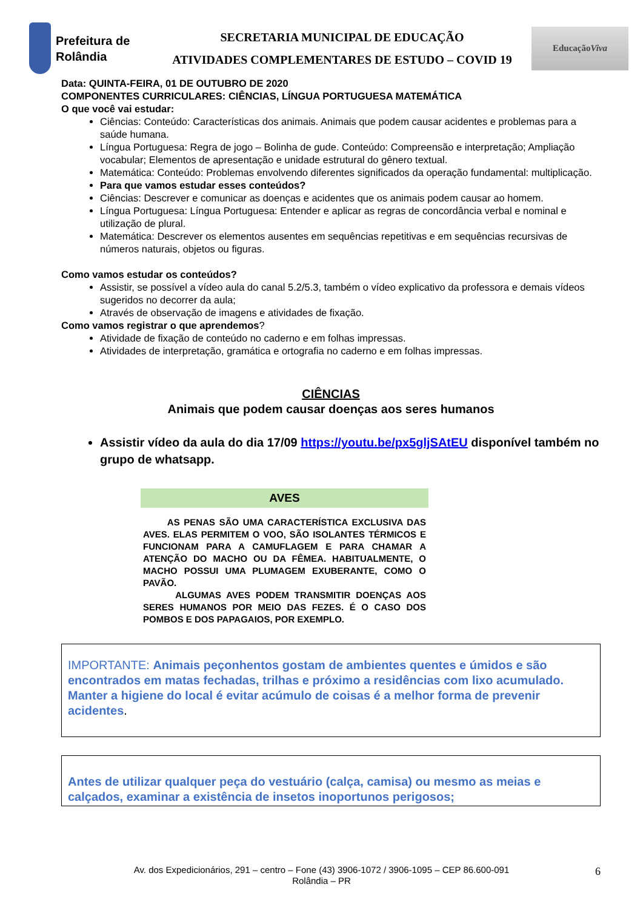Prefeitura de Rolândia
SECRETARIA MUNICIPAL DE EDUCAÇÃO
ATIVIDADES COMPLEMENTARES DE ESTUDO – COVID 19
Educação Viva
Data: QUINTA-FEIRA, 01 DE OUTUBRO DE 2020
COMPONENTES CURRICULARES: CIÊNCIAS, LÍNGUA PORTUGUESA MATEMÁTICA
O que você vai estudar:
Ciências: Conteúdo: Características dos animais. Animais que podem causar acidentes e problemas para a saúde humana.
Língua Portuguesa: Regra de jogo – Bolinha de gude. Conteúdo: Compreensão e interpretação; Ampliação vocabular; Elementos de apresentação e unidade estrutural do gênero textual.
Matemática: Conteúdo: Problemas envolvendo diferentes significados da operação fundamental: multiplicação.
Para que vamos estudar esses conteúdos?
Ciências: Descrever e comunicar as doenças e acidentes que os animais podem causar ao homem.
Língua Portuguesa: Língua Portuguesa: Entender e aplicar as regras de concordância verbal e nominal e utilização de plural.
Matemática: Descrever os elementos ausentes em sequências repetitivas e em sequências recursivas de números naturais, objetos ou figuras.
Como vamos estudar os conteúdos?
Assistir, se possível a vídeo aula do canal 5.2/5.3, também o vídeo explicativo da professora e demais vídeos sugeridos no decorrer da aula;
Através de observação de imagens e atividades de fixação.
Como vamos registrar o que aprendemos?
Atividade de fixação de conteúdo no caderno e em folhas impressas.
Atividades de interpretação, gramática e ortografia no caderno e em folhas impressas.
CIÊNCIAS
Animais que podem causar doenças aos seres humanos
Assistir vídeo da aula do dia 17/09 https://youtu.be/px5gljSAtEU disponível também no grupo de whatsapp.
AVES
AS PENAS SÃO UMA CARACTERÍSTICA EXCLUSIVA DAS AVES. ELAS PERMITEM O VOO, SÃO ISOLANTES TÉRMICOS E FUNCIONAM PARA A CAMUFLAGEM E PARA CHAMAR A ATENÇÃO DO MACHO OU DA FÊMEA. HABITUALMENTE, O MACHO POSSUI UMA PLUMAGEM EXUBERANTE, COMO O PAVÃO.
ALGUMAS AVES PODEM TRANSMITIR DOENÇAS AOS SERES HUMANOS POR MEIO DAS FEZES. É O CASO DOS POMBOS E DOS PAPAGAIOS, POR EXEMPLO.
IMPORTANTE: Animais peçonhentos gostam de ambientes quentes e úmidos e são encontrados em matas fechadas, trilhas e próximo a residências com lixo acumulado. Manter a higiene do local é evitar acúmulo de coisas é a melhor forma de prevenir acidentes.
Antes de utilizar qualquer peça do vestuário (calça, camisa) ou mesmo as meias e calçados, examinar a existência de insetos inoportunos perigosos;
Av. dos Expedicionários, 291 – centro – Fone (43) 3906-1072 / 3906-1095 – CEP 86.600-091
Rolândia – PR
6